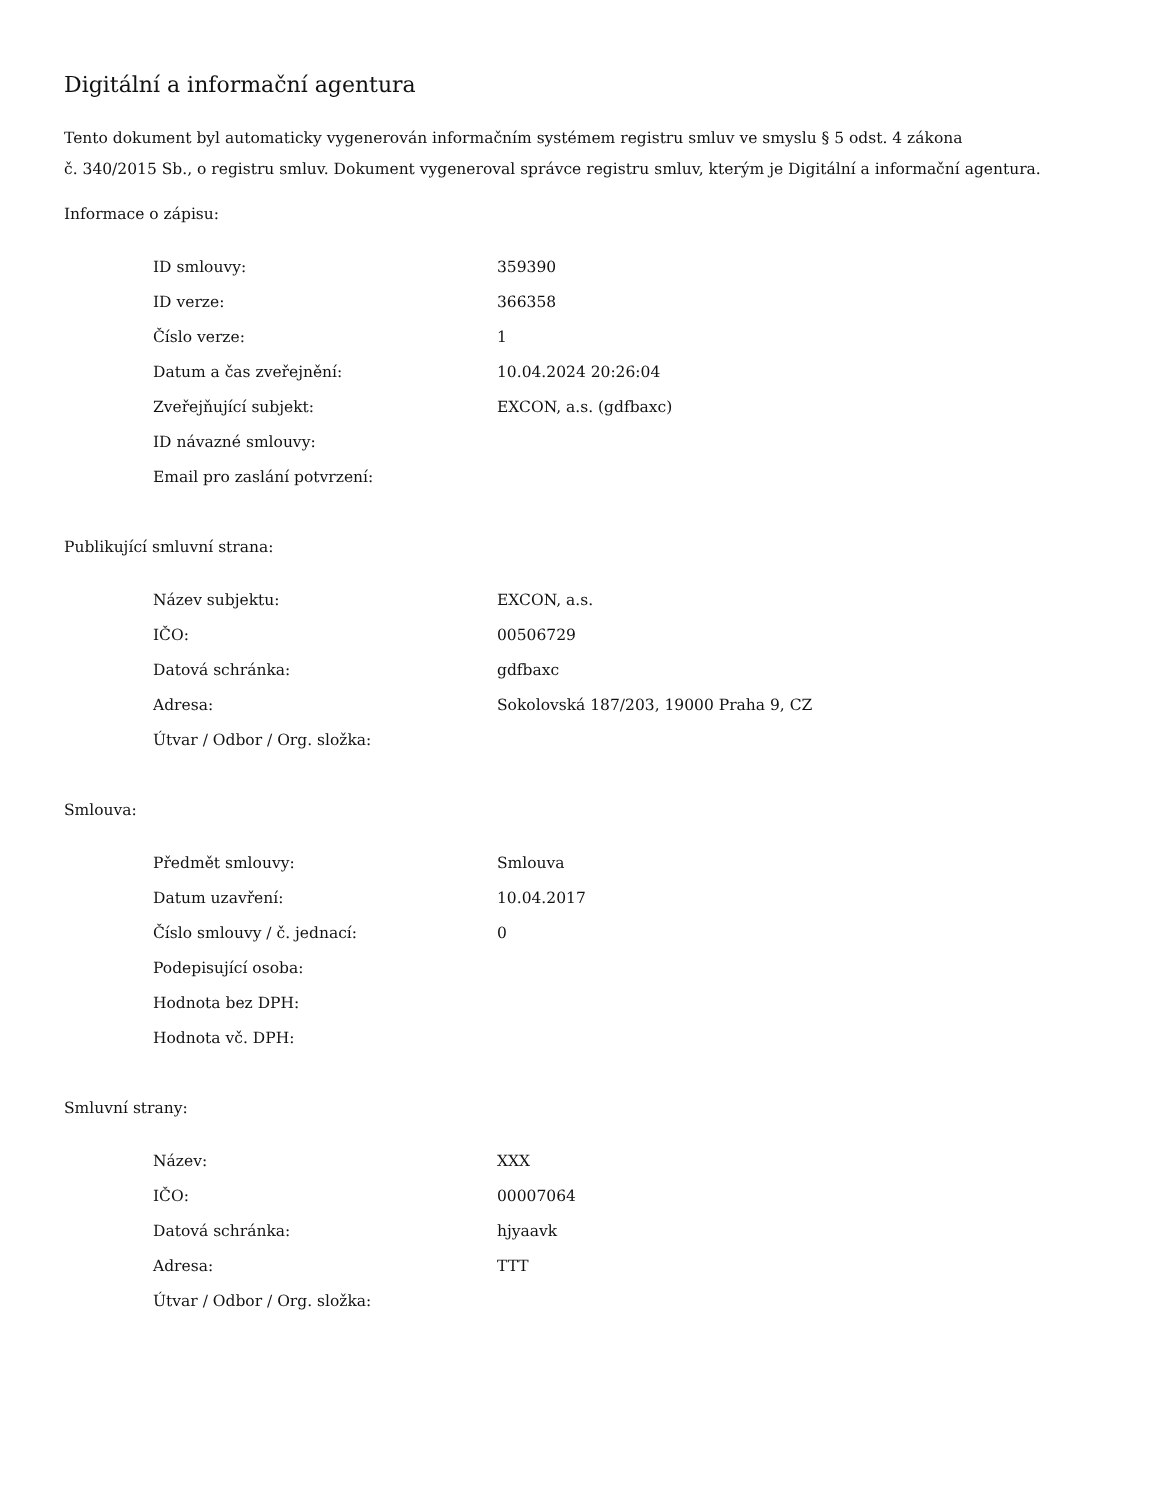Digitální a informační agentura
Tento dokument byl automaticky vygenerován informačním systémem registru smluv ve smyslu § 5 odst. 4 zákona
č. 340/2015 Sb., o registru smluv. Dokument vygeneroval správce registru smluv, kterým je Digitální a informační agentura.
Informace o zápisu:
| ID smlouvy: | 359390 |
| ID verze: | 366358 |
| Číslo verze: | 1 |
| Datum a čas zveřejnění: | 10.04.2024 20:26:04 |
| Zveřejňující subjekt: | EXCON, a.s. (gdfbaxc) |
| ID návazné smlouvy: | |
| Email pro zaslání potvrzení: | |
Publikující smluvní strana:
| Název subjektu: | EXCON, a.s. |
| IČO: | 00506729 |
| Datová schránka: | gdfbaxc |
| Adresa: | Sokolovská 187/203, 19000 Praha 9, CZ |
| Útvar / Odbor / Org. složka: | |
Smlouva:
| Předmět smlouvy: | Smlouva |
| Datum uzavření: | 10.04.2017 |
| Číslo smlouvy / č. jednací: | 0 |
| Podepisující osoba: | |
| Hodnota bez DPH: | |
| Hodnota vč. DPH: | |
Smluvní strany:
| Název: | XXX |
| IČO: | 00007064 |
| Datová schránka: | hjyaavk |
| Adresa: | TTT |
| Útvar / Odbor / Org. složka: | |